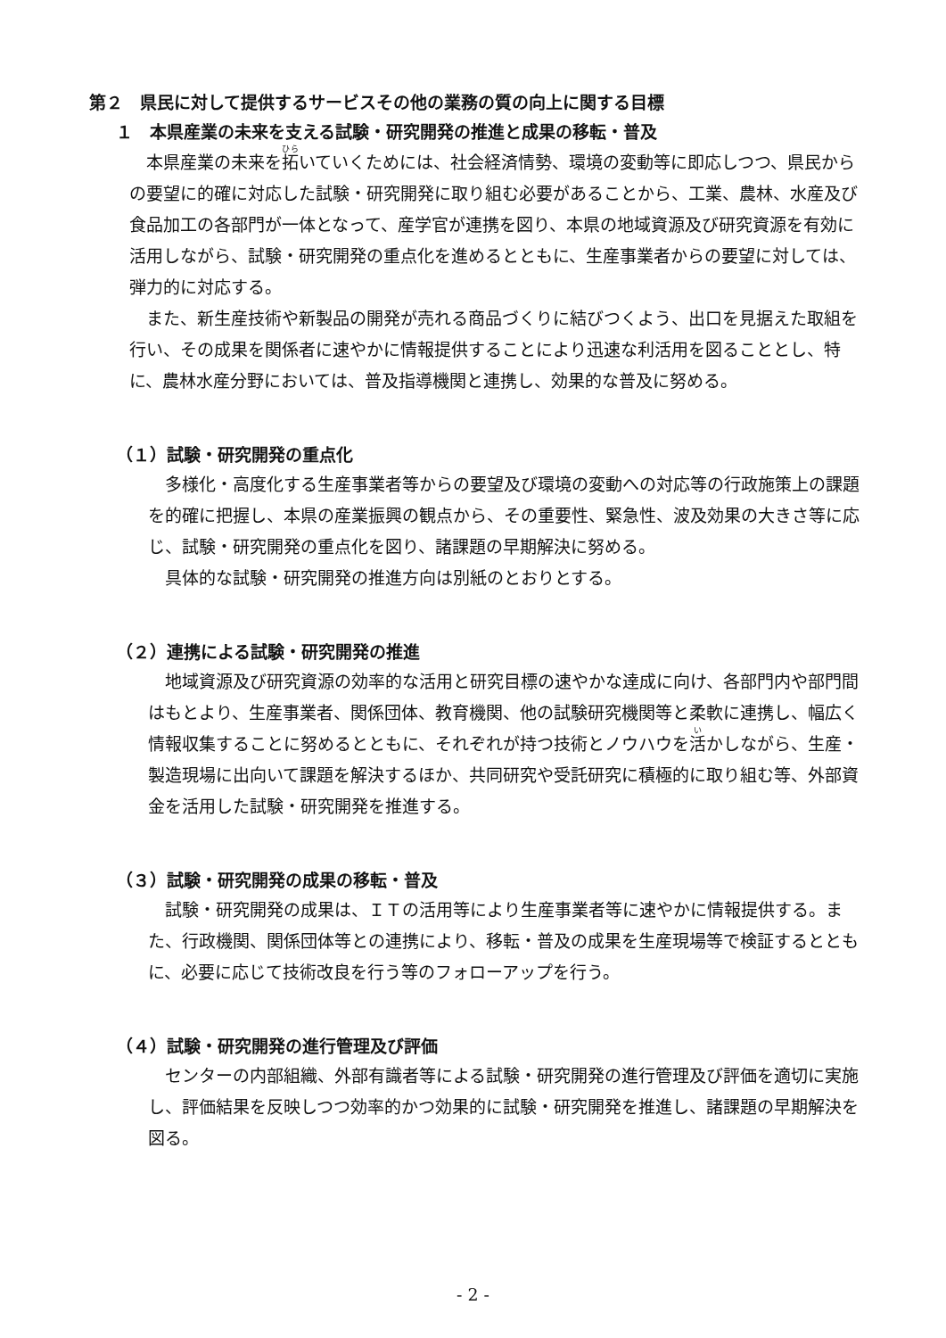第２　県民に対して提供するサービスその他の業務の質の向上に関する目標
１　本県産業の未来を支える試験・研究開発の推進と成果の移転・普及
本県産業の未来を拓いていくためには、社会経済情勢、環境の変動等に即応しつつ、県民からの要望に的確に対応した試験・研究開発に取り組む必要があることから、工業、農林、水産及び食品加工の各部門が一体となって、産学官が連携を図り、本県の地域資源及び研究資源を有効に活用しながら、試験・研究開発の重点化を進めるとともに、生産事業者からの要望に対しては、弾力的に対応する。
また、新生産技術や新製品の開発が売れる商品づくりに結びつくよう、出口を見据えた取組を行い、その成果を関係者に速やかに情報提供することにより迅速な利活用を図ることとし、特に、農林水産分野においては、普及指導機関と連携し、効果的な普及に努める。
（１）試験・研究開発の重点化
多様化・高度化する生産事業者等からの要望及び環境の変動への対応等の行政施策上の課題を的確に把握し、本県の産業振興の観点から、その重要性、緊急性、波及効果の大きさ等に応じ、試験・研究開発の重点化を図り、諸課題の早期解決に努める。
具体的な試験・研究開発の推進方向は別紙のとおりとする。
（２）連携による試験・研究開発の推進
地域資源及び研究資源の効率的な活用と研究目標の速やかな達成に向け、各部門内や部門間はもとより、生産事業者、関係団体、教育機関、他の試験研究機関等と柔軟に連携し、幅広く情報収集することに努めるとともに、それぞれが持つ技術とノウハウを活かしながら、生産・製造現場に出向いて課題を解決するほか、共同研究や受託研究に積極的に取り組む等、外部資金を活用した試験・研究開発を推進する。
（３）試験・研究開発の成果の移転・普及
試験・研究開発の成果は、ＩＴの活用等により生産事業者等に速やかに情報提供する。また、行政機関、関係団体等との連携により、移転・普及の成果を生産現場等で検証するとともに、必要に応じて技術改良を行う等のフォローアップを行う。
（４）試験・研究開発の進行管理及び評価
センターの内部組織、外部有識者等による試験・研究開発の進行管理及び評価を適切に実施し、評価結果を反映しつつ効率的かつ効果的に試験・研究開発を推進し、諸課題の早期解決を図る。
- 2 -